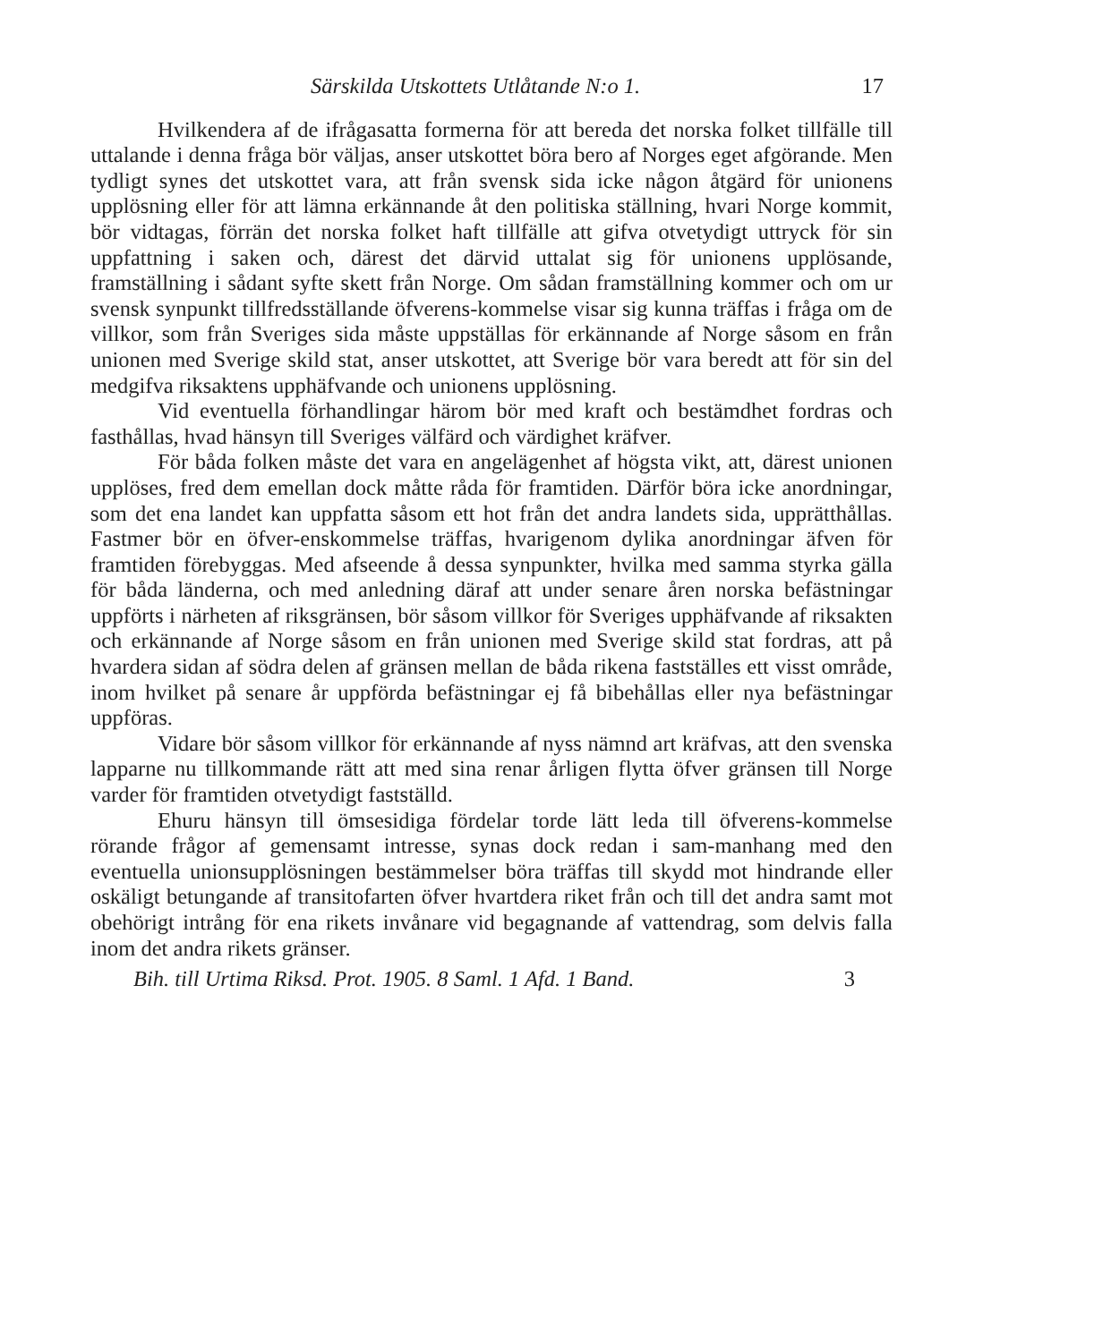Särskilda Utskottets Utlåtande N:o 1. 17
Hvilkendera af de ifrågasatta formerna för att bereda det norska folket tillfälle till uttalande i denna fråga bör väljas, anser utskottet böra bero af Norges eget afgörande. Men tydligt synes det utskottet vara, att från svensk sida icke någon åtgärd för unionens upplösning eller för att lämna erkännande åt den politiska ställning, hvari Norge kommit, bör vidtagas, förrän det norska folket haft tillfälle att gifva otvetydigt uttryck för sin uppfattning i saken och, därest det därvid uttalat sig för unionens upplösande, framställning i sådant syfte skett från Norge. Om sådan framställning kommer och om ur svensk synpunkt tillfredsställande öfverens-kommelse visar sig kunna träffas i fråga om de villkor, som från Sveriges sida måste uppställas för erkännande af Norge såsom en från unionen med Sverige skild stat, anser utskottet, att Sverige bör vara beredt att för sin del medgifva riksaktens upphäfvande och unionens upplösning.
Vid eventuella förhandlingar härom bör med kraft och bestämdhet fordras och fasthållas, hvad hänsyn till Sveriges välfärd och värdighet kräfver.
För båda folken måste det vara en angelägenhet af högsta vikt, att, därest unionen upplöses, fred dem emellan dock måtte råda för framtiden. Därför böra icke anordningar, som det ena landet kan uppfatta såsom ett hot från det andra landets sida, upprätthållas. Fastmer bör en öfver-enskommelse träffas, hvarigenom dylika anordningar äfven för framtiden förebyggas. Med afseende å dessa synpunkter, hvilka med samma styrka gälla för båda länderna, och med anledning däraf att under senare åren norska befästningar uppförts i närheten af riksgränsen, bör såsom villkor för Sveriges upphäfvande af riksakten och erkännande af Norge såsom en från unionen med Sverige skild stat fordras, att på hvardera sidan af södra delen af gränsen mellan de båda rikena fastställes ett visst område, inom hvilket på senare år uppförda befästningar ej få bibehållas eller nya befästningar uppföras.
Vidare bör såsom villkor för erkännande af nyss nämnd art kräfvas, att den svenska lapparne nu tillkommande rätt att med sina renar årligen flytta öfver gränsen till Norge varder för framtiden otvetydigt fastställd.
Ehuru hänsyn till ömsesidiga fördelar torde lätt leda till öfverens-kommelse rörande frågor af gemensamt intresse, synas dock redan i sam-manhang med den eventuella unionsupplösningen bestämmelser böra träffas till skydd mot hindrande eller oskäligt betungande af transitofarten öfver hvartdera riket från och till det andra samt mot obehörigt intrång för ena rikets invånare vid begagnande af vattendrag, som delvis falla inom det andra rikets gränser.
Bih. till Urtima Riksd. Prot. 1905. 8 Saml. 1 Afd. 1 Band. 3